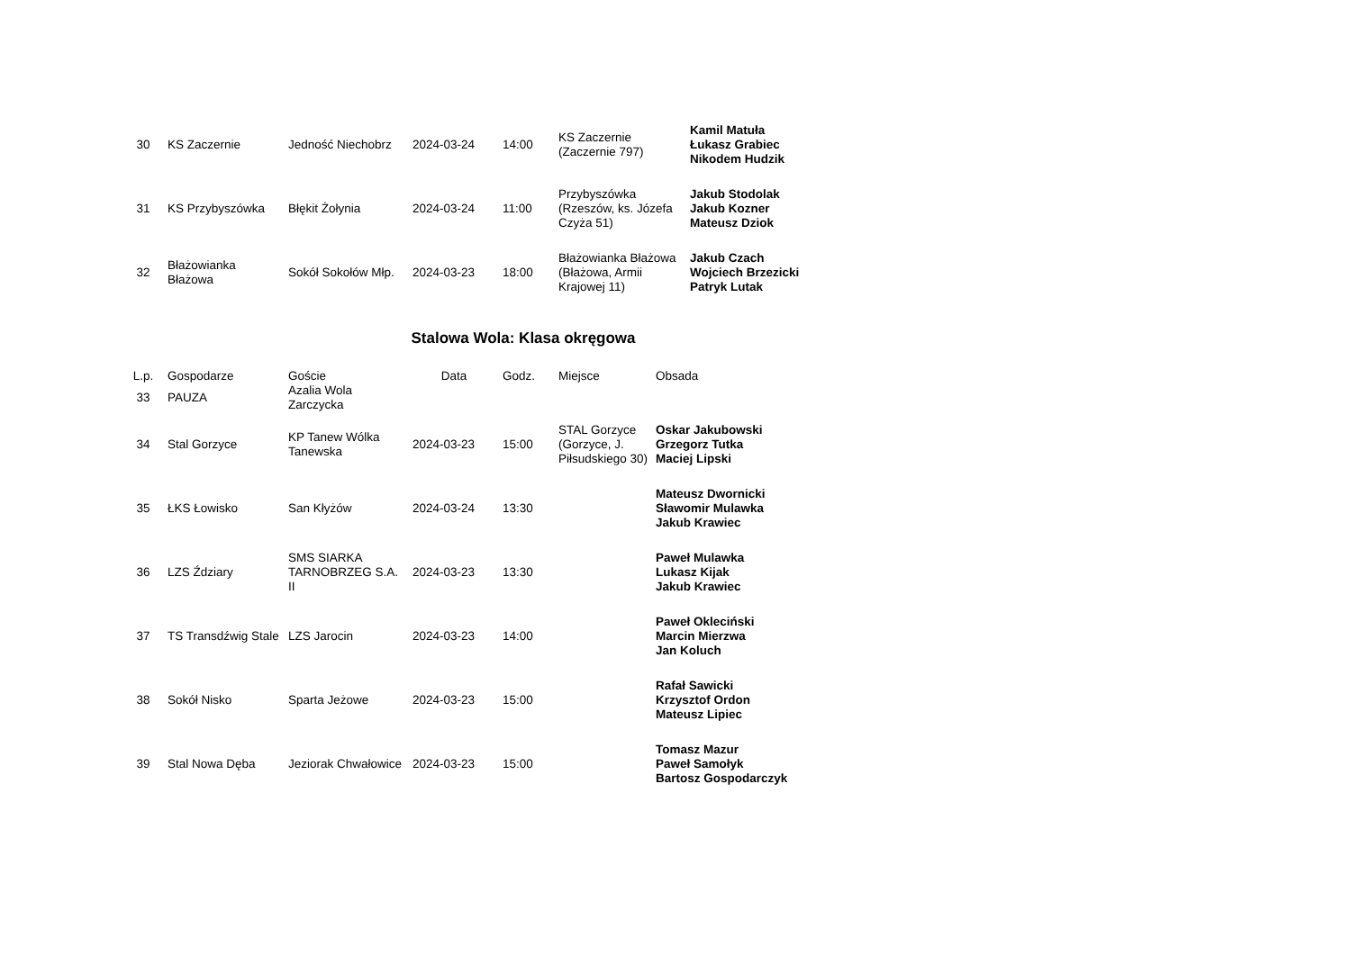| 30 | KS Zaczernie | Jedność Niechobrz | 2024-03-24 | 14:00 | KS Zaczernie (Zaczernie 797) | Kamil Matuła Łukasz Grabiec Nikodem Hudzik |
| 31 | KS Przybyszówka | Błękit Żołynia | 2024-03-24 | 11:00 | Przybyszówka (Rzeszów, ks. Józefa Czyża 51) | Jakub Stodolak Jakub Kozner Mateusz Dziok |
| 32 | Błażowianka Błażowa | Sokół Sokołów Młp. | 2024-03-23 | 18:00 | Błażowianka Błażowa (Błażowa, Armii Krajowej 11) | Jakub Czach Wojciech Brzezicki Patryk Lutak |
Stalowa Wola: Klasa okręgowa
| L.p. | Gospodarze | Goście | Data | Godz. | Miejsce | Obsada |
| --- | --- | --- | --- | --- | --- | --- |
| 33 | PAUZA | Azalia Wola Zarczycka | | | | |
| 34 | Stal Gorzyce | KP Tanew Wólka Tanewska | 2024-03-23 | 15:00 | STAL Gorzyce (Gorzyce, J. Piłsudskiego 30) | Oskar Jakubowski Grzegorz Tutka Maciej Lipski |
| 35 | ŁKS Łowisko | San Kłyżów | 2024-03-24 | 13:30 | | Mateusz Dwornicki Sławomir Mulawka Jakub Krawiec |
| 36 | LZS Ździary | SMS SIARKA TARNOBRZEG S.A. II | 2024-03-23 | 13:30 | | Paweł Mulawka Lukasz Kijak Jakub Krawiec |
| 37 | TS Transdźwig Stale | LZS Jarocin | 2024-03-23 | 14:00 | | Paweł Okleciński Marcin Mierzwa Jan Koluch |
| 38 | Sokół Nisko | Sparta Jeżowe | 2024-03-23 | 15:00 | | Rafał Sawicki Krzysztof Ordon Mateusz Lipiec |
| 39 | Stal Nowa Dęba | Jeziorak Chwałowice | 2024-03-23 | 15:00 | | Tomasz Mazur Paweł Samołyk Bartosz Gospodarczyk |